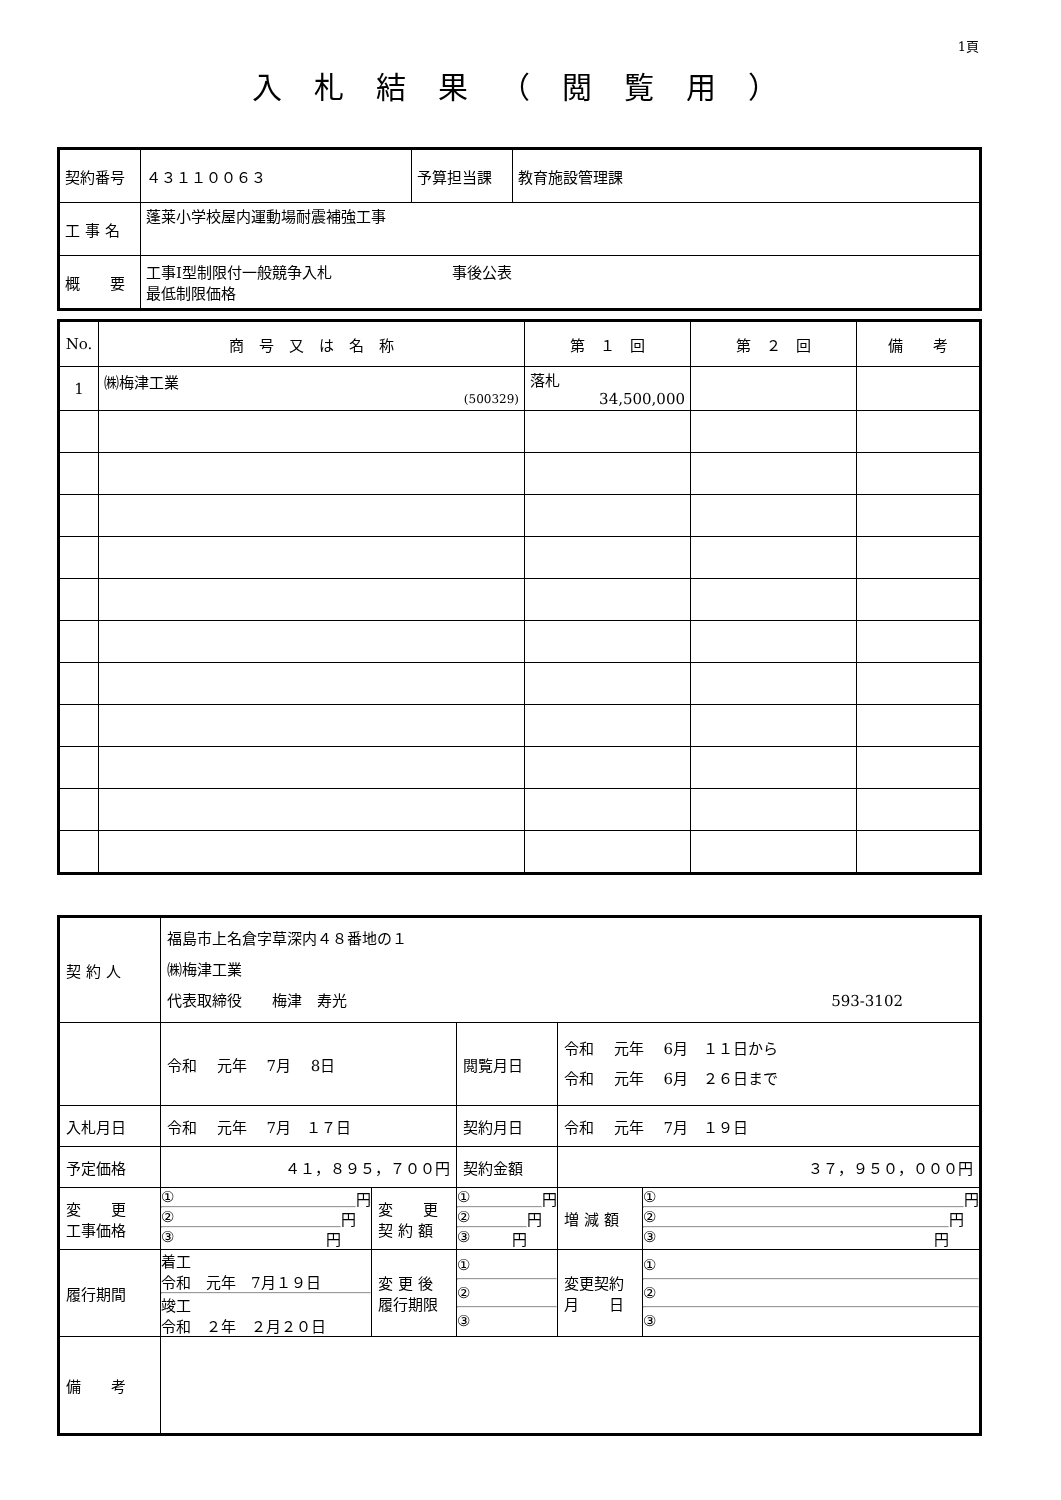1頁
入札結果（閲覧用）
| 契約番号 | ４３１１００６３ | 予算担当課 | 教育施設管理課 |
| 工 事 名 | 蓬莱小学校屋内運動場耐震補強工事 | | |
| 概 要 | 工事Ⅰ型制限付一般競争入札 事後公表 最低制限価格 | | |
| No. | 商 号 又 は 名 称 | 第 １ 回 | 第 ２ 回 | 備 考 |
| --- | --- | --- | --- | --- |
| 1 | ㈱梅津工業 (500329) | 落札 34,500,000 | | |
| 契 約 人 | 福島市上名倉字草深内４８番地の１ ㈱梅津工業 代表取締役 梅津 寿光 593-3102 | | | | | |
| | 令和 元年 7月 8日 | | 閲覧月日 | 令和 元年 6月 １１日から 令和 元年 6月 ２６日まで | | |
| 入札月日 | 令和 元年 7月 １７日 | | 契約月日 | 令和 元年 7月 １９日 | | |
| 予定価格 | ４１，８９５，７００円 | | 契約金額 | ３７，９５０，０００円 | | |
| 変 更 工事価格 | ① 円 ② 円 ③ 円 | 変 更 契 約 額 | ① 円 ② 円 ③ 円 | | 増 減 額 | ① 円 ② 円 ③ 円 |
| 履行期間 | 着工 令和 元年 7月１９日 竣工 令和 ２年 ２月２０日 | 変 更 後 履行期限 | ① ② ③ | | 変更契約 月 日 | ① ② ③ |
| 備 考 | | | | | | |